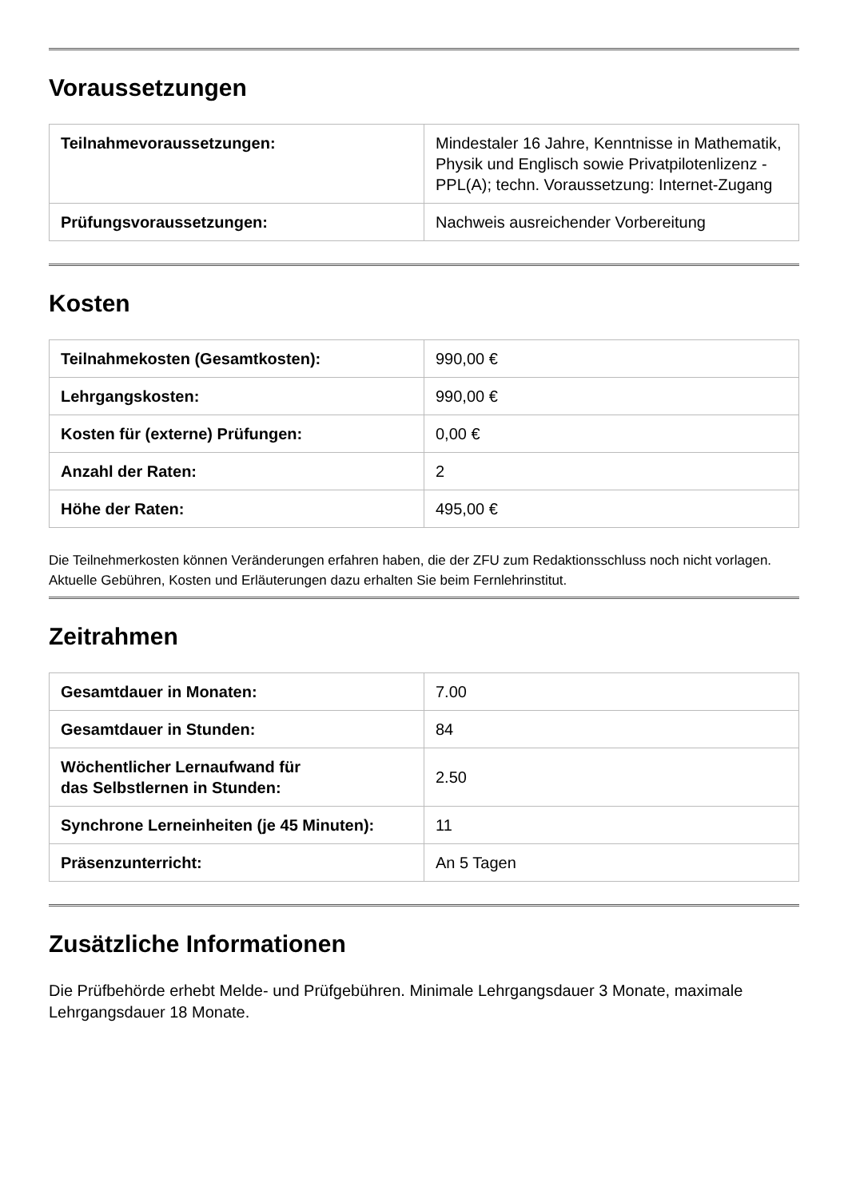Voraussetzungen
| Teilnahmevoraussetzungen: | Mindestaler 16 Jahre, Kenntnisse in Mathematik, Physik und Englisch sowie Privatpilotenlizenz - PPL(A); techn. Voraussetzung: Internet-Zugang |
| Prüfungsvoraussetzungen: | Nachweis ausreichender Vorbereitung |
Kosten
| Teilnahmekosten (Gesamtkosten): | 990,00 € |
| Lehrgangskosten: | 990,00 € |
| Kosten für (externe) Prüfungen: | 0,00 € |
| Anzahl der Raten: | 2 |
| Höhe der Raten: | 495,00 € |
Die Teilnehmerkosten können Veränderungen erfahren haben, die der ZFU zum Redaktionsschluss noch nicht vorlagen. Aktuelle Gebühren, Kosten und Erläuterungen dazu erhalten Sie beim Fernlehrinstitut.
Zeitrahmen
| Gesamtdauer in Monaten: | 7.00 |
| Gesamtdauer in Stunden: | 84 |
| Wöchentlicher Lernaufwand für das Selbstlernen in Stunden: | 2.50 |
| Synchrone Lerneinheiten (je 45 Minuten): | 11 |
| Präsenzunterricht: | An 5 Tagen |
Zusätzliche Informationen
Die Prüfbehörde erhebt Melde- und Prüfgebühren. Minimale Lehrgangsdauer 3 Monate, maximale Lehrgangsdauer 18 Monate.